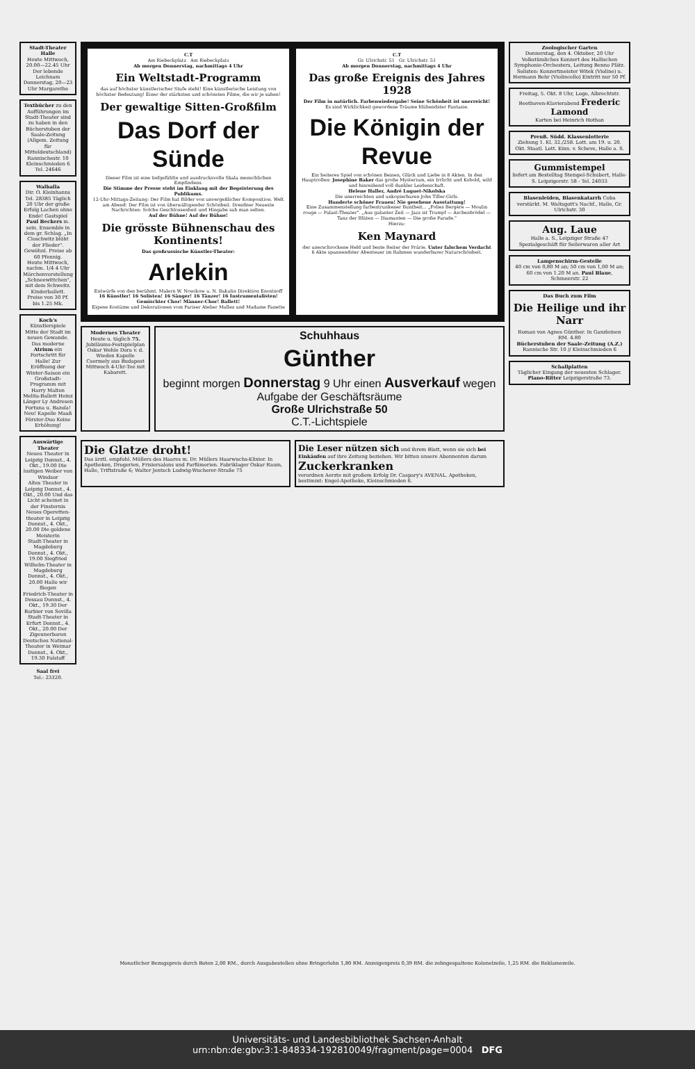Stadt-Theater Halle
Heute Mittwoch, 20.00—22.45 Uhr Der lebende Leichnam
Donnerstag, 20—23 Uhr Margarethe
Textbücher zu den Aufführungen im Stadt-Theater sind zu haben in den Bücherstuben der Saale-Zeitung (Allgem. Zeitung für Mitteldeutschland) Rannischestr. 10 Kleinschmieden 6 Tel. 24646
Walhalla
Dir. O. Kleinhanns Tel. 28385 Täglich 20 Uhr der große Erfolg Lachen ohne Ende! Gastspiel Paul Beckers m. sein. Ensemble in dem gr. Schlag. „In Closchwitz blüht der Flieder". Gewöhnl. Preise ab 60 Pfennig.
Heute Mittwoch, nachm. 1/4 4 Uhr Märchenvorstellung „Schneewittchen", mit dem Schweitz. Kinderballett. Preise von 30 Pf. bis 1.25 Mk.
Koch's Künstlerspiele Mitte der Stadt im neuen Gewande. Das moderne Atrium ein Fortschritt für Halle! Zur Eröffnung der Winter-Saison ein Großstadt-Programm mit Harry Malten Melita-Ballett Heinz Länger Ly Andresen Fortuna u. Bazola! Neu! Kapelle Maaß Förster-Duo Keine Erhöhung!
Auswärtige Theater
Neues Theater in Leipzig Donnst., 4. Okt., 19.00 Die lustigen Weiber von Windsor
Altes Theater in Leipzig Donnst., 4. Okt., 20.00 Und das Licht scheinet in der Finsternis
Neues Operetten-theater in Leipzig Donnst., 4. Okt., 20.00 Die goldene Meisterin
Stadt-Theater in Magdeburg Donnst., 4. Okt., 19.00 Siegfried
Wilhelm-Theater in Magdeburg Donnst., 4. Okt., 20.00 Hallo wir fliegen
Friedrich-Theater in Dessau Donnst., 4. Okt., 19.30 Der Barbier von Sevilla
Stadt-Theater in Erfurt Donnst., 4. Okt., 20.00 Der Zigeunerbaron
Deutsches National-Theater in Weimar Donnst., 4. Okt., 19.30 Falstaff
Saal frei
Tel.: 23320.
C.T
Am Riebeckplatz Am Riebeckplatz
Ab morgen Donnerstag, nachmittags 4 Uhr
Ein Weltstadt-Programm
das auf höchster künstlerischer Stufe steht! Eine künstlerische Leistung von höchster Bedeutung! Einer der stärksten und schönsten Filme, die wir je sahen!
Der gewaltige Sitten-Großfilm
Das Dorf der Sünde
Dieser Film ist eine tiefgefühlte und ausdrucksvolle Skala menschlichen Empfindens.
Die Stimme der Presse steht im Einklang mit der Begeisterung des Publikums.
12-Uhr-Mittags-Zeitung: Der Film hat Bilder von unvergeßlicher Komposition. Welt am Abend: Der Film ist von überwältigender Schönheit. Dresdner Neueste Nachrichten: Solche Geschlossenheit und Hingabe sah man selten.
Auf der Bühne! Auf der Bühne!
Die grösste Bühnenschau des Kontinents!
Das großrussische Künstler-Theater:
Arlekin
Entwürfe von den berühmt. Malern W. Nowikow u. N. Bakulin Direktion Enostnoff
16 Künstler! 16 Solisten! 16 Sänger! 16 Tänzer! 16 Instrumentalisten! Gemischter Chor! Männer-Chor! Ballett!
Eigene Kostüme und Dekorationen vom Pariser Atelier Mullex und Madame Fanette
C.T
Gr. Ulrichstr. 51 Gr. Ulrichstr. 51
Ab morgen Donnerstag, nachmittags 4 Uhr
Das große Ereignis des Jahres 1928
Der Film in natürlich. Farbenwiedergabe! Seine Schönheit ist unerreicht!
Es sind Wirklichkeit gewordene Träume blühendster Fantasie.
Die Königin der Revue
Ein heiteres Spiel von schönen Beinen, Glück und Liebe in 8 Akten. In den Hauptrollen: Josephine Baker das große Mysterium, ein Irrlicht und Kobold, wild und hinreißend voll dunkler Leidenschaft.
Helene Haller, André Luguet-Nikolska
Die unerreichten und unkopierbaren John Tiller-Girls.
Hunderte schöner Frauen! Nie gesehene Ausstattung!
Eine Zusammenstellung farbentrunkener Buntheit... „Folies Bergère — Moulin rouge — Palast-Theater". „Aus galanter Zeit — Jazz ist Trumpf — Aschenbrödel — Tanz der Blüten — Diamanten — Die große Parade."
Hierzu:
Ken Maynard
der unerschrockene Held und beste Reiter der Prärie. Unter falschem Verdacht
6 Akte spannendster Abenteuer im Rahmen wunderbarer Naturschönheit.
Modernes Theater
Heute u. täglich 75. Jubiläums-Festspielplan
Oskar Wehle Dora v. d. Wieden Kapelle Csermely aus Budapest
Mittwoch 4-Uhr-Tee mit Kabarett.
Schuhhaus
Günther
beginnt morgen Donnerstag 9 Uhr einen Ausverkauf wegen Aufgabe der Geschäftsräume
Große Ulrichstraße 50
C.T.-Lichtspiele
Die Glatze droht!
Das ärztl. empfohl. Müllers des Haares m. Dr. Müllers Haarwuchs-Elixier. In Apotheken, Drogerien, Frisiersalons und Parfümerien. Fabriklager Oskar Raum, Halle, Triftstraße 6; Walter Jentsch Ludwig-Wucherer-Straße 75
Die Leser nützen sich und ihrem Blatt, wenn sie sich bei Einkäufen auf ihre Zeitung beziehen. Wir bitten unsere Abonnenten darum
Zuckerkranken
verordnen Aerzte mit großem Erfolg Dr. Caspary's AVENAL. Apotheken, bestimmt: Engel-Apotheke, Kleinschmieden 6.
Zoologischer Garten
Donnerstag, den 4. Oktober, 20 Uhr Volkstümliches Konzert des Hallischen Symphonie-Orchesters, Leitung Benno Plätz. Solisten: Konzertmeister Witek (Violine) u. Hermann Behr (Violincello) Eintritt nur 50 Pf.
Freitag, 5. Okt. 8 Uhr, Loge, Albrechtstr.
Beethoven-Klavierabend Frederic Lamond
Karten bei Heinrich Hothan
Preuß. Südd. Klassenlotterie
Ziehung 1. Kl. 32./258. Lott. am 19. u. 20. Okt. Staatl. Lott. Einn. v. Scheve, Halle a. S.
Gummistempel
liefert am Bestelltag Stempel-Schubert, Halle-S. Leipzigerstr. 58 - Tel. 24033
Blasenleiden, Blasenkatarrh Coba verstärkt. M. Waltsgott's Nachf., Halle, Gr. Ulrichstr. 30
Aug. Laue
Halle a. S., Leipziger Straße 47 Spezialgeschäft für Seilerwaren aller Art
Lampenschirm-Gestelle
40 cm von 0,80 M an; 50 cm von 1,00 M an; 60 cm von 1.20 M an. Paul Blaue, Schmeerstr. 22
Das Buch zum Film
Die Heilige und ihr Narr
Roman von Agnes Günther. In Ganzleinen RM. 4.80
Bücherstuben der Saale-Zeitung (A.Z.) Rannische Str. 10 // Kleinschmieden 6
Schallplatten
Täglicher Eingang der neuesten Schlager. Piano-Ritter Leipzigerstraße 73.
Monatlicher Bezugspreis durch Boten 2,00 RM., durch Ausgabestellen ohne Bringerlohn 1,80 RM. Anzeigenpreis 0,39 RM. die zehngespaltene Kolonelzeile, 1,25 RM. die Reklamezeile.
Universitäts- und Landesbibliothek Sachsen-Anhalt
urn:nbn:de:gbv:3:1-848334-192810049/fragment/page=0004 DFG